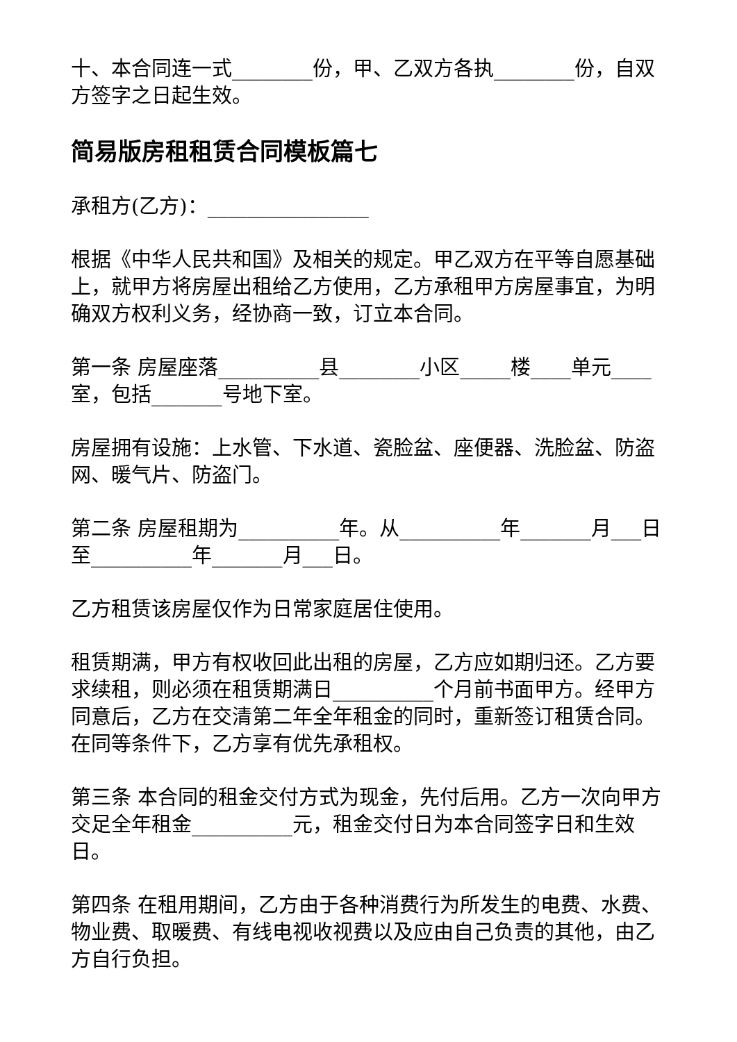十、本合同连一式________份，甲、乙双方各执________份，自双方签字之日起生效。
简易版房租租赁合同模板篇七
承租方(乙方)：________________
根据《中华人民共和国》及相关的规定。甲乙双方在平等自愿基础上，就甲方将房屋出租给乙方使用，乙方承租甲方房屋事宜，为明确双方权利义务，经协商一致，订立本合同。
第一条 房屋座落__________县________小区_____楼____单元____室，包括_______号地下室。
房屋拥有设施：上水管、下水道、瓷脸盆、座便器、洗脸盆、防盗网、暖气片、防盗门。
第二条 房屋租期为__________年。从__________年_______月___日至__________年_______月___日。
乙方租赁该房屋仅作为日常家庭居住使用。
租赁期满，甲方有权收回此出租的房屋，乙方应如期归还。乙方要求续租，则必须在租赁期满日__________个月前书面甲方。经甲方同意后，乙方在交清第二年全年租金的同时，重新签订租赁合同。在同等条件下，乙方享有优先承租权。
第三条 本合同的租金交付方式为现金，先付后用。乙方一次向甲方交足全年租金__________元，租金交付日为本合同签字日和生效日。
第四条 在租用期间，乙方由于各种消费行为所发生的电费、水费、物业费、取暖费、有线电视收视费以及应由自己负责的其他，由乙方自行负担。